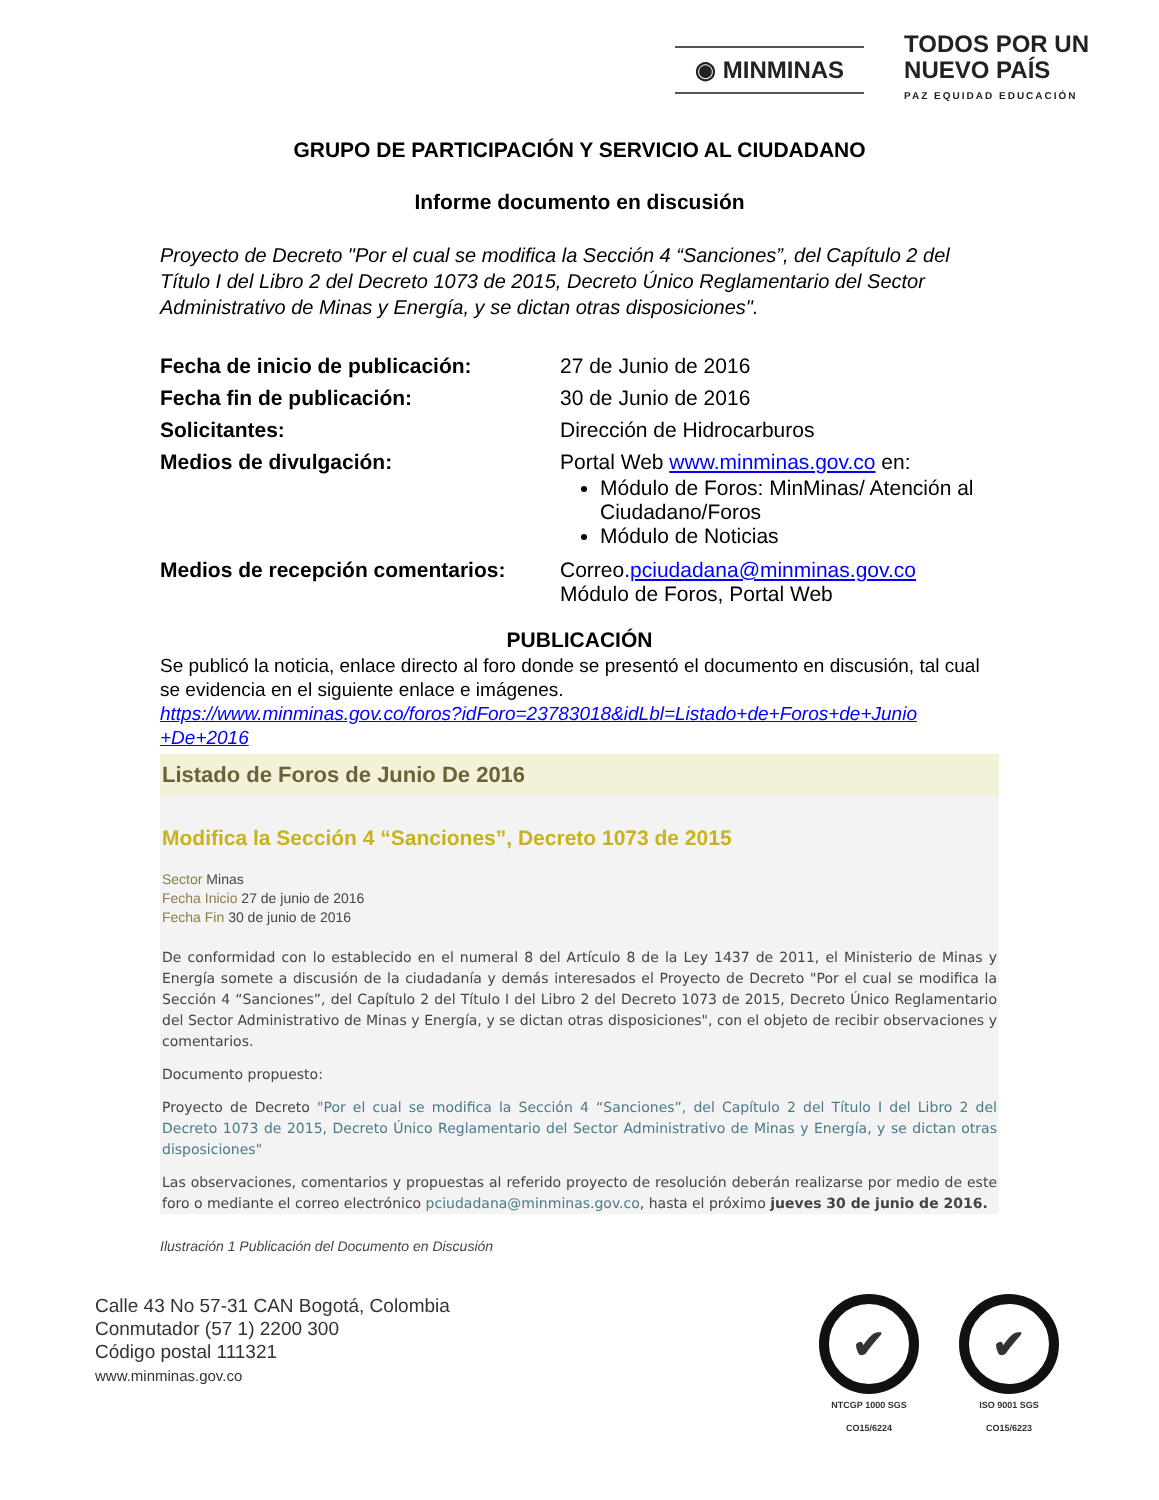◉ MINMINAS
TODOS POR UN
NUEVO PAÍS
PAZ EQUIDAD EDUCACIÓN
GRUPO DE PARTICIPACIÓN Y SERVICIO AL CIUDADANO
Informe documento en discusión
Proyecto de Decreto "Por el cual se modifica la Sección 4 “Sanciones”, del Capítulo 2 del Título I del Libro 2 del Decreto 1073 de 2015, Decreto Único Reglamentario del Sector Administrativo de Minas y Energía, y se dictan otras disposiciones".
| Fecha de inicio de publicación: | 27 de Junio de 2016 |
| Fecha fin de publicación: | 30 de Junio de 2016 |
| Solicitantes: | Dirección de Hidrocarburos |
| Medios de divulgación: | Portal Web www.minminas.gov.co en: Módulo de Foros: MinMinas/ Atención al Ciudadano/Foros Módulo de Noticias |
| Medios de recepción comentarios: | Correo. pciudadana@minminas.gov.co Módulo de Foros, Portal Web |
PUBLICACIÓN
Se publicó la noticia, enlace directo al foro donde se presentó el documento en discusión, tal cual se evidencia en el siguiente enlace e imágenes.
https://www.minminas.gov.co/foros?idForo=23783018&idLbl=Listado+de+Foros+de+Junio +De+2016
Listado de Foros de Junio De 2016
Modifica la Sección 4 “Sanciones”, Decreto 1073 de 2015
Sector Minas
Fecha Inicio 27 de junio de 2016
Fecha Fin 30 de junio de 2016
De conformidad con lo establecido en el numeral 8 del Artículo 8 de la Ley 1437 de 2011, el Ministerio de Minas y Energía somete a discusión de la ciudadanía y demás interesados el Proyecto de Decreto "Por el cual se modifica la Sección 4 “Sanciones”, del Capítulo 2 del Título I del Libro 2 del Decreto 1073 de 2015, Decreto Único Reglamentario del Sector Administrativo de Minas y Energía, y se dictan otras disposiciones", con el objeto de recibir observaciones y comentarios.
Documento propuesto:
Proyecto de Decreto "Por el cual se modifica la Sección 4 “Sanciones”, del Capítulo 2 del Título I del Libro 2 del Decreto 1073 de 2015, Decreto Único Reglamentario del Sector Administrativo de Minas y Energía, y se dictan otras disposiciones"
Las observaciones, comentarios y propuestas al referido proyecto de resolución deberán realizarse por medio de este foro o mediante el correo electrónico pciudadana@minminas.gov.co, hasta el próximo jueves 30 de junio de 2016.
Ilustración 1 Publicación del Documento en Discusión
Calle 43 No 57-31 CAN Bogotá, Colombia
Conmutador (57 1) 2200 300
Código postal 111321
www.minminas.gov.co
✔
NTCGP 1000 SGS
CO15/6224
✔
ISO 9001 SGS
CO15/6223